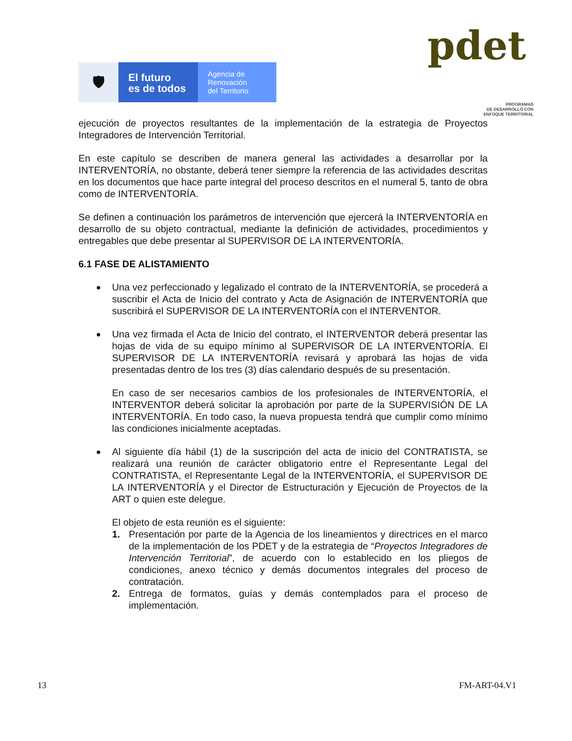🛡
El futuro
es de todos
Agencia de
Renovación
del Territorio
pdet
PROGRAMAS
DE DESARROLLO CON
ENFOQUE TERRITORIAL
ejecución de proyectos resultantes de la implementación de la estrategia de Proyectos Integradores de Intervención Territorial.
En este capítulo se describen de manera general las actividades a desarrollar por la INTERVENTORÍA, no obstante, deberá tener siempre la referencia de las actividades descritas en los documentos que hace parte integral del proceso descritos en el numeral 5, tanto de obra como de INTERVENTORÍA.
Se definen a continuación los parámetros de intervención que ejercerá la INTERVENTORÍA en desarrollo de su objeto contractual, mediante la definición de actividades, procedimientos y entregables que debe presentar al SUPERVISOR DE LA INTERVENTORÍA.
6.1 FASE DE ALISTAMIENTO
Una vez perfeccionado y legalizado el contrato de la INTERVENTORÍA, se procederá a suscribir el Acta de Inicio del contrato y Acta de Asignación de INTERVENTORÍA que suscribirá el SUPERVISOR DE LA INTERVENTORÍA con el INTERVENTOR.
Una vez firmada el Acta de Inicio del contrato, el INTERVENTOR deberá presentar las hojas de vida de su equipo mínimo al SUPERVISOR DE LA INTERVENTORÍA. El SUPERVISOR DE LA INTERVENTORÍA revisará y aprobará las hojas de vida presentadas dentro de los tres (3) días calendario después de su presentación.
En caso de ser necesarios cambios de los profesionales de INTERVENTORÍA, el INTERVENTOR deberá solicitar la aprobación por parte de la SUPERVISIÓN DE LA INTERVENTORÍA. En todo caso, la nueva propuesta tendrá que cumplir como mínimo las condiciones inicialmente aceptadas.
Al siguiente día hábil (1) de la suscripción del acta de inicio del CONTRATISTA, se realizará una reunión de carácter obligatorio entre el Representante Legal del CONTRATISTA, el Representante Legal de la INTERVENTORÍA, el SUPERVISOR DE LA INTERVENTORÍA y el Director de Estructuración y Ejecución de Proyectos de la ART o quien este delegue.
El objeto de esta reunión es el siguiente:
1. Presentación por parte de la Agencia de los lineamientos y directrices en el marco de la implementación de los PDET y de la estrategia de “Proyectos Integradores de Intervención Territorial”, de acuerdo con lo establecido en los pliegos de condiciones, anexo técnico y demás documentos integrales del proceso de contratación.
2. Entrega de formatos, guías y demás contemplados para el proceso de implementación.
13 FM-ART-04.V1